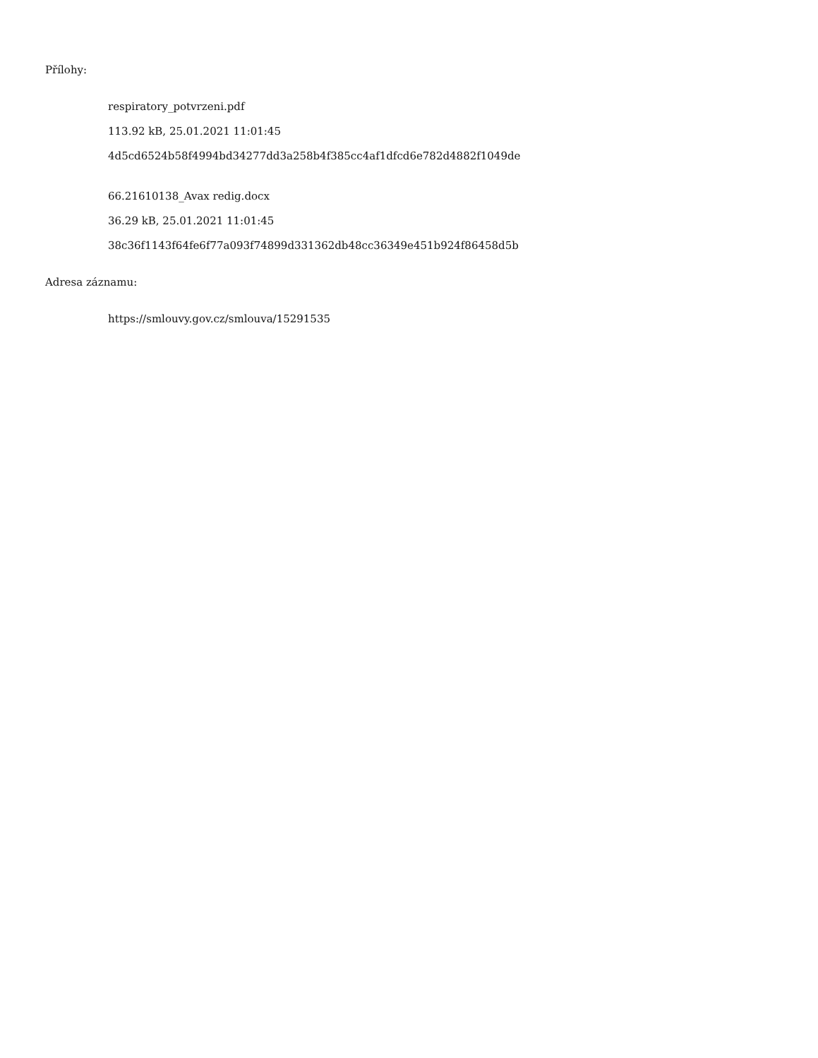Přílohy:
respiratory_potvrzeni.pdf
113.92 kB, 25.01.2021 11:01:45
4d5cd6524b58f4994bd34277dd3a258b4f385cc4af1dfcd6e782d4882f1049de
66.21610138_Avax redig.docx
36.29 kB, 25.01.2021 11:01:45
38c36f1143f64fe6f77a093f74899d331362db48cc36349e451b924f86458d5b
Adresa záznamu:
https://smlouvy.gov.cz/smlouva/15291535